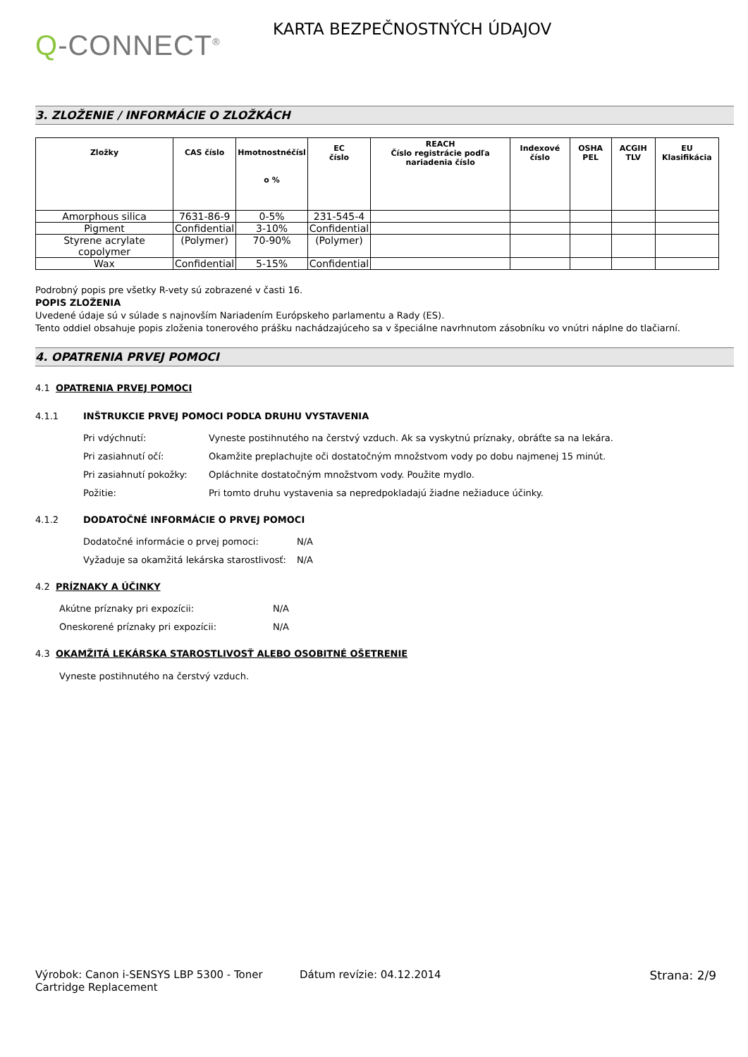Q-CONNECT<sup>®</sup>
KARTA BEZPEČNOSTNÝCH ÚDAJOV
3. ZLOŽENIE / INFORMÁCIE O ZLOŽKÁCH
| Zložky | CAS číslo | Hmotnostnéčísl o % | EC číslo | REACH Číslo registrácie podľa nariadenia číslo | Indexové číslo | OSHA PEL | ACGIH TLV | EU Klasifikácia |
| --- | --- | --- | --- | --- | --- | --- | --- | --- |
| Amorphous silica | 7631-86-9 | 0-5% | 231-545-4 | | | | | |
| Pigment | Confidential | 3-10% | Confidential | | | | | |
| Styrene acrylate copolymer | (Polymer) | 70-90% | (Polymer) | | | | | |
| Wax | Confidential | 5-15% | Confidential | | | | | |
Podrobný popis pre všetky R-vety sú zobrazené v časti 16.
POPIS ZLOŽENIA
Uvedené údaje sú v súlade s najnovším Nariadením Európskeho parlamentu a Rady (ES).
Tento oddiel obsahuje popis zloženia tonerového prášku nachádzajúceho sa v špeciálne navrhnutom zásobníku vo vnútri náplne do tlačiarní.
4. OPATRENIA PRVEJ POMOCI
4.1 OPATRENIA PRVEJ POMOCI
4.1.1 INŠTRUKCIE PRVEJ POMOCI PODĽA DRUHU VYSTAVENIA
Pri vdýchnutí: Vyneste postihnutého na čerstvý vzduch. Ak sa vyskytnú príznaky, obráťte sa na lekára.
Pri zasiahnutí očí: Okamžite preplachujte oči dostatočným množstvom vody po dobu najmenej 15 minút.
Pri zasiahnutí pokožky: Opláchnite dostatočným množstvom vody. Použite mydlo.
Požitie: Pri tomto druhu vystavenia sa nepredpokladajú žiadne nežiaduce účinky.
4.1.2 DODATOČNÉ INFORMÁCIE O PRVEJ POMOCI
Dodatočné informácie o prvej pomoci: N/A
Vyžaduje sa okamžitá lekárska starostlivosť: N/A
4.2 PRÍZNAKY A ÚČINKY
Akútne príznaky pri expozícii: N/A
Oneskorené príznaky pri expozícii: N/A
4.3 OKAMŽITÁ LEKÁRSKA STAROSTLIVOSŤ ALEBO OSOBITNÉ OŠETRENIE
Vyneste postihnutého na čerstvý vzduch.
Výrobok: Canon i-SENSYS LBP 5300 - Toner Cartridge Replacement
Dátum revízie: 04.12.2014 Strana: 2/9